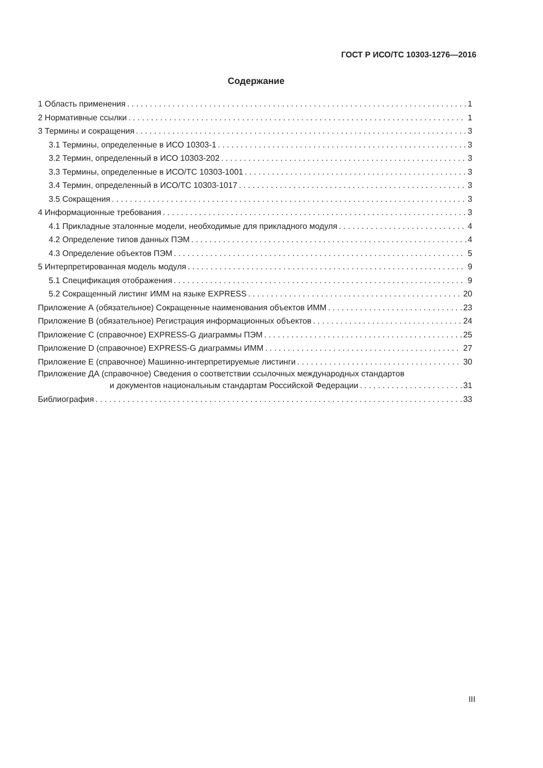ГОСТ Р ИСО/ТС 10303-1276—2016
Содержание
1 Область применения 1
2 Нормативные ссылки 1
3 Термины и сокращения 3
3.1 Термины, определенные в ИСО 10303-1 3
3.2 Термин, определенный в ИСО 10303-202 3
3.3 Термины, определенные в ИСО/ТС 10303-1001 3
3.4 Термин, определенный в ИСО/ТС 10303-1017 3
3.5 Сокращения 3
4 Информационные требования 3
4.1 Прикладные эталонные модели, необходимые для прикладного модуля 4
4.2 Определение типов данных ПЭМ 4
4.3 Определение объектов ПЭМ 5
5 Интерпретированная модель модуля 9
5.1 Спецификация отображения 9
5.2 Сокращенный листинг ИММ на языке EXPRESS 20
Приложение А (обязательное) Сокращенные наименования объектов ИММ 23
Приложение В (обязательное) Регистрация информационных объектов 24
Приложение С (справочное) EXPRESS-G диаграммы ПЭМ 25
Приложение D (справочное) EXPRESS-G диаграммы ИММ 27
Приложение Е (справочное) Машинно-интерпретируемые листинги 30
Приложение ДА (справочное) Сведения о соответствии ссылочных международных стандартов
и документов национальным стандартам Российской Федерации 31
Библиография 33
III